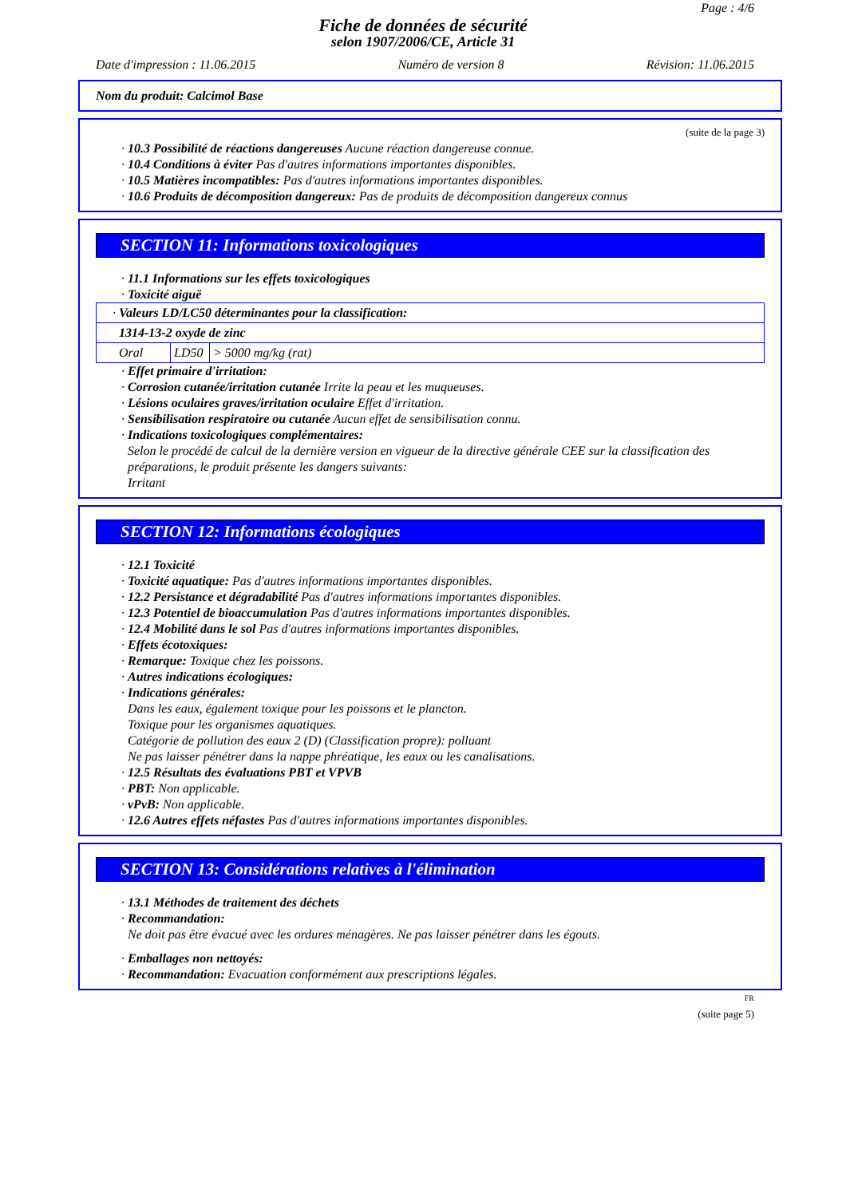Page : 4/6
Fiche de données de sécurité
selon 1907/2006/CE, Article 31
Date d'impression : 11.06.2015 Numéro de version 8 Révision: 11.06.2015
Nom du produit: Calcimol Base
(suite de la page 3)
· 10.3 Possibilité de réactions dangereuses Aucune réaction dangereuse connue.
· 10.4 Conditions à éviter Pas d'autres informations importantes disponibles.
· 10.5 Matières incompatibles: Pas d'autres informations importantes disponibles.
· 10.6 Produits de décomposition dangereux: Pas de produits de décomposition dangereux connus
SECTION 11: Informations toxicologiques
· 11.1 Informations sur les effets toxicologiques
· Toxicité aiguë
| · Valeurs LD/LC50 déterminantes pour la classification: | | |
| 1314-13-2 oxyde de zinc | | |
| Oral | LD50 | > 5000 mg/kg (rat) |
· Effet primaire d'irritation:
· Corrosion cutanée/irritation cutanée Irrite la peau et les muqueuses.
· Lésions oculaires graves/irritation oculaire Effet d'irritation.
· Sensibilisation respiratoire ou cutanée Aucun effet de sensibilisation connu.
· Indications toxicologiques complémentaires:
Selon le procédé de calcul de la dernière version en vigueur de la directive générale CEE sur la classification des préparations, le produit présente les dangers suivants:
Irritant
SECTION 12: Informations écologiques
· 12.1 Toxicité
· Toxicité aquatique: Pas d'autres informations importantes disponibles.
· 12.2 Persistance et dégradabilité Pas d'autres informations importantes disponibles.
· 12.3 Potentiel de bioaccumulation Pas d'autres informations importantes disponibles.
· 12.4 Mobilité dans le sol Pas d'autres informations importantes disponibles.
· Effets écotoxiques:
· Remarque: Toxique chez les poissons.
· Autres indications écologiques:
· Indications générales:
Dans les eaux, également toxique pour les poissons et le plancton.
Toxique pour les organismes aquatiques.
Catégorie de pollution des eaux 2 (D) (Classification propre): polluant
Ne pas laisser pénétrer dans la nappe phréatique, les eaux ou les canalisations.
· 12.5 Résultats des évaluations PBT et VPVB
· PBT: Non applicable.
· vPvB: Non applicable.
· 12.6 Autres effets néfastes Pas d'autres informations importantes disponibles.
SECTION 13: Considérations relatives à l'élimination
· 13.1 Méthodes de traitement des déchets
· Recommandation:
Ne doit pas être évacué avec les ordures ménagères. Ne pas laisser pénétrer dans les égouts.
· Emballages non nettoyés:
· Recommandation: Evacuation conformément aux prescriptions légales.
FR
(suite page 5)